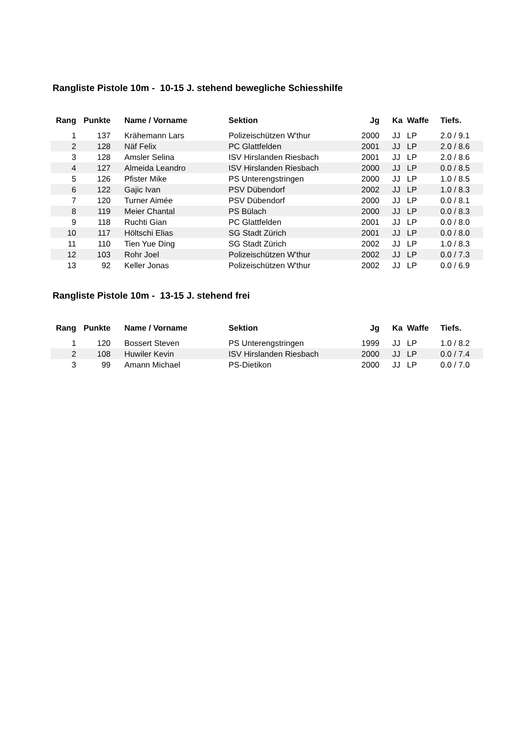Rangliste Pistole 10m - 10-15 J. stehend bewegliche Schiesshilfe
| Rang | Punkte | Name / Vorname | Sektion | Jg | Ka | Waffe | Tiefs. |
| --- | --- | --- | --- | --- | --- | --- | --- |
| 1 | 137 | Krähemann Lars | Polizeischützen W'thur | 2000 | JJ | LP | 2.0 / 9.1 |
| 2 | 128 | Näf Felix | PC Glattfelden | 2001 | JJ | LP | 2.0 / 8.6 |
| 3 | 128 | Amsler Selina | ISV Hirslanden Riesbach | 2001 | JJ | LP | 2.0 / 8.6 |
| 4 | 127 | Almeida Leandro | ISV Hirslanden Riesbach | 2000 | JJ | LP | 0.0 / 8.5 |
| 5 | 126 | Pfister Mike | PS Unterengstringen | 2000 | JJ | LP | 1.0 / 8.5 |
| 6 | 122 | Gajic Ivan | PSV Dübendorf | 2002 | JJ | LP | 1.0 / 8.3 |
| 7 | 120 | Turner Aimée | PSV Dübendorf | 2000 | JJ | LP | 0.0 / 8.1 |
| 8 | 119 | Meier Chantal | PS Bülach | 2000 | JJ | LP | 0.0 / 8.3 |
| 9 | 118 | Ruchti Gian | PC Glattfelden | 2001 | JJ | LP | 0.0 / 8.0 |
| 10 | 117 | Höltschi Elias | SG Stadt Zürich | 2001 | JJ | LP | 0.0 / 8.0 |
| 11 | 110 | Tien Yue Ding | SG Stadt Zürich | 2002 | JJ | LP | 1.0 / 8.3 |
| 12 | 103 | Rohr Joel | Polizeischützen W'thur | 2002 | JJ | LP | 0.0 / 7.3 |
| 13 | 92 | Keller Jonas | Polizeischützen W'thur | 2002 | JJ | LP | 0.0 / 6.9 |
Rangliste Pistole 10m - 13-15 J. stehend frei
| Rang | Punkte | Name / Vorname | Sektion | Jg | Ka | Waffe | Tiefs. |
| --- | --- | --- | --- | --- | --- | --- | --- |
| 1 | 120 | Bossert Steven | PS Unterengstringen | 1999 | JJ | LP | 1.0 / 8.2 |
| 2 | 108 | Huwiler Kevin | ISV Hirslanden Riesbach | 2000 | JJ | LP | 0.0 / 7.4 |
| 3 | 99 | Amann Michael | PS-Dietikon | 2000 | JJ | LP | 0.0 / 7.0 |